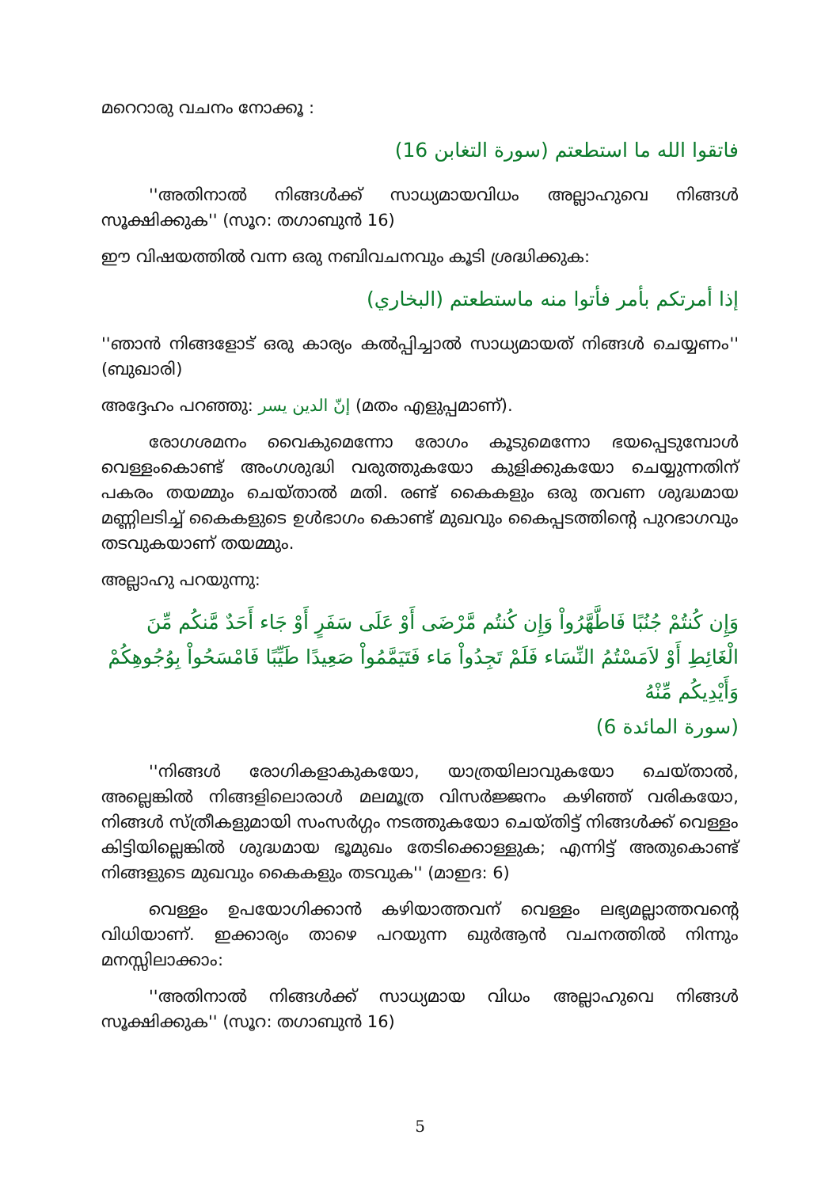മറെറാരു വചനം നോക്കൂ :
فاتقوا الله ما استطعتم (سورة التغابن 16)
''അതിനാൽ നിങ്ങൾക്ക് സാധ്യമായവിധം അല്ലാഹുവെ നിങ്ങൾ സൂക്ഷിക്കുക'' (സൂറ: തഗാബുൻ 16)
ഈ വിഷയത്തിൽ വന്ന ഒരു നബിവചനവും കൂടി ശ്രദ്ധിക്കുക:
إذا أمرتكم بأمر فأتوا منه ماستطعتم (البخاري)
''ഞാൻ നിങ്ങളോട് ഒരു കാര്യം കൽപ്പിച്ചാൽ സാധ്യമായത് നിങ്ങൾ ചെയ്യണം'' (ബുഖാരി)
അദ്ദേഹം പറഞ്ഞു: إنّ الدين يسر (മതം എളുപ്പമാണ്).
രോഗശമനം വൈകുമെന്നോ രോഗം കൂടുമെന്നോ ഭയപ്പെടുമ്പോൾ വെള്ളംകൊണ്ട് അംഗശുദ്ധി വരുത്തുകയോ കുളിക്കുകയോ ചെയ്യുന്നതിന് പകരം തയമ്മും ചെയ്താൽ മതി. രണ്ട് കൈകളും ഒരു തവണ ശുദ്ധമായ മണ്ണിലടിച്ച് കൈകളുടെ ഉൾഭാഗം കൊണ്ട് മുഖവും കൈപ്പടത്തിന്റെ പുറഭാഗവും തടവുകയാണ് തയമ്മും.
അല്ലാഹു പറയുന്നു:
وَإِن كُنتُمْ جُنُبًا فَاطَّهَّرُواْ وَإِن كُنتُم مَّرْضَى أَوْ عَلَى سَفَرٍ أَوْ جَاء أَحَدٌ مَّنكُم مِّنَ الْغَائِطِ أَوْ لاَمَسْتُمُ النِّسَاء فَلَمْ تَجِدُواْ مَاء فَتَيَمَّمُواْ صَعِيدًا طَيِّبًا فَامْسَحُواْ بِوُجُوهِكُمْ وَأَيْدِيكُم مِّنْهُ
(سورة المائدة 6)
''നിങ്ങൾ രോഗികളാകുകയോ, യാത്രയിലാവുകയോ ചെയ്താൽ, അല്ലെങ്കിൽ നിങ്ങളിലൊരാൾ മലമൂത്ര വിസർജ്ജനം കഴിഞ്ഞ് വരികയോ, നിങ്ങൾ സ്ത്രീകളുമായി സംസർഗ്ഗം നടത്തുകയോ ചെയ്തിട്ട് നിങ്ങൾക്ക് വെള്ളം കിട്ടിയില്ലെങ്കിൽ ശുദ്ധമായ ഭൂമുഖം തേടിക്കൊള്ളുക; എന്നിട്ട് അതുകൊണ്ട് നിങ്ങളുടെ മുഖവും കൈകളും തടവുക'' (മാഇദ: 6)
വെള്ളം ഉപയോഗിക്കാൻ കഴിയാത്തവന് വെള്ളം ലഭ്യമല്ലാത്തവന്റെ വിധിയാണ്. ഇക്കാര്യം താഴെ പറയുന്ന ഖുർആൻ വചനത്തിൽ നിന്നും മനസ്സിലാക്കാം:
''അതിനാൽ നിങ്ങൾക്ക് സാധ്യമായ വിധം അല്ലാഹുവെ നിങ്ങൾ സൂക്ഷിക്കുക'' (സൂറ: തഗാബുൻ 16)
5